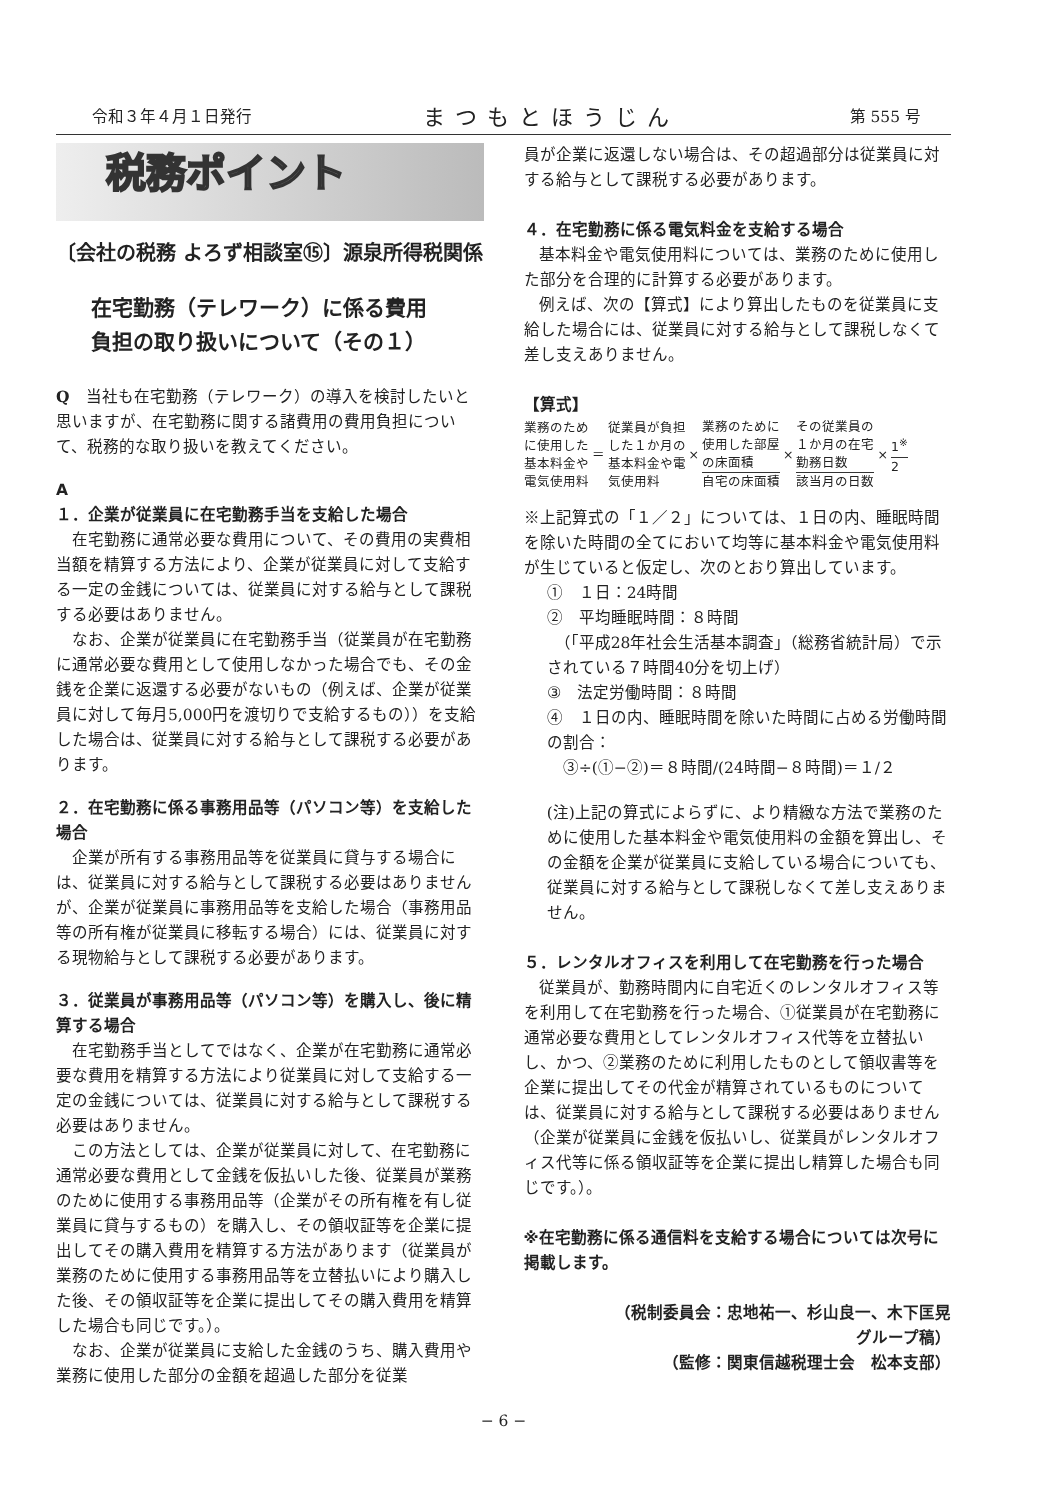令和３年４月１日発行 まつもとほうじん 第 555 号
税務ポイント
〔会社の税務 よろず相談室⑮〕源泉所得税関係
在宅勤務（テレワーク）に係る費用
負担の取り扱いについて（その１）
Q　当社も在宅勤務（テレワーク）の導入を検討したいと思いますが、在宅勤務に関する諸費用の費用負担について、税務的な取り扱いを教えてください。
A
１．企業が従業員に在宅勤務手当を支給した場合
在宅勤務に通常必要な費用について、その費用の実費相当額を精算する方法により、企業が従業員に対して支給する一定の金銭については、従業員に対する給与として課税する必要はありません。
なお、企業が従業員に在宅勤務手当（従業員が在宅勤務に通常必要な費用として使用しなかった場合でも、その金銭を企業に返還する必要がないもの（例えば、企業が従業員に対して毎月5,000円を渡切りで支給するもの））を支給した場合は、従業員に対する給与として課税する必要があります。
２．在宅勤務に係る事務用品等（パソコン等）を支給した場合
企業が所有する事務用品等を従業員に貸与する場合には、従業員に対する給与として課税する必要はありませんが、企業が従業員に事務用品等を支給した場合（事務用品等の所有権が従業員に移転する場合）には、従業員に対する現物給与として課税する必要があります。
３．従業員が事務用品等（パソコン等）を購入し、後に精算する場合
在宅勤務手当としてではなく、企業が在宅勤務に通常必要な費用を精算する方法により従業員に対して支給する一定の金銭については、従業員に対する給与として課税する必要はありません。
この方法としては、企業が従業員に対して、在宅勤務に通常必要な費用として金銭を仮払いした後、従業員が業務のために使用する事務用品等（企業がその所有権を有し従業員に貸与するもの）を購入し、その領収証等を企業に提出してその購入費用を精算する方法があります（従業員が業務のために使用する事務用品等を立替払いにより購入した後、その領収証等を企業に提出してその購入費用を精算した場合も同じです。）。
なお、企業が従業員に支給した金銭のうち、購入費用や業務に使用した部分の金額を超過した部分を従業
員が企業に返還しない場合は、その超過部分は従業員に対する給与として課税する必要があります。
４．在宅勤務に係る電気料金を支給する場合
基本料金や電気使用料については、業務のために使用した部分を合理的に計算する必要があります。
例えば、次の【算式】により算出したものを従業員に支給した場合には、従業員に対する給与として課税しなくて差し支えありません。
【算式】
業務のため
に使用した
基本料金や
電気使用料
＝
従業員が負担
した１か月の
基本料金や電
気使用料
×
業務のために
使用した部屋
の床面積
自宅の床面積
×
その従業員の
１か月の在宅
勤務日数
該当月の日数
×
1<sup>※</sup>
2
※上記算式の「１／２」については、１日の内、睡眠時間を除いた時間の全てにおいて均等に基本料金や電気使用料が生じていると仮定し、次のとおり算出しています。
①　１日：24時間
②　平均睡眠時間：８時間
　（「平成28年社会生活基本調査」（総務省統計局）で示されている７時間40分を切上げ）
③　法定労働時間：８時間
④　１日の内、睡眠時間を除いた時間に占める労働時間の割合：
　③÷(①−②)＝８時間/(24時間−８時間)＝１/２
(注)上記の算式によらずに、より精緻な方法で業務のために使用した基本料金や電気使用料の金額を算出し、その金額を企業が従業員に支給している場合についても、従業員に対する給与として課税しなくて差し支えありません。
５．レンタルオフィスを利用して在宅勤務を行った場合
従業員が、勤務時間内に自宅近くのレンタルオフィス等を利用して在宅勤務を行った場合、①従業員が在宅勤務に通常必要な費用としてレンタルオフィス代等を立替払いし、かつ、②業務のために利用したものとして領収書等を企業に提出してその代金が精算されているものについては、従業員に対する給与として課税する必要はありません（企業が従業員に金銭を仮払いし、従業員がレンタルオフィス代等に係る領収証等を企業に提出し精算した場合も同じです。）。
※在宅勤務に係る通信料を支給する場合については次号に掲載します。
（税制委員会：忠地祐一、杉山良一、木下匡晃
グループ稿）
（監修：関東信越税理士会　松本支部）
− 6 −